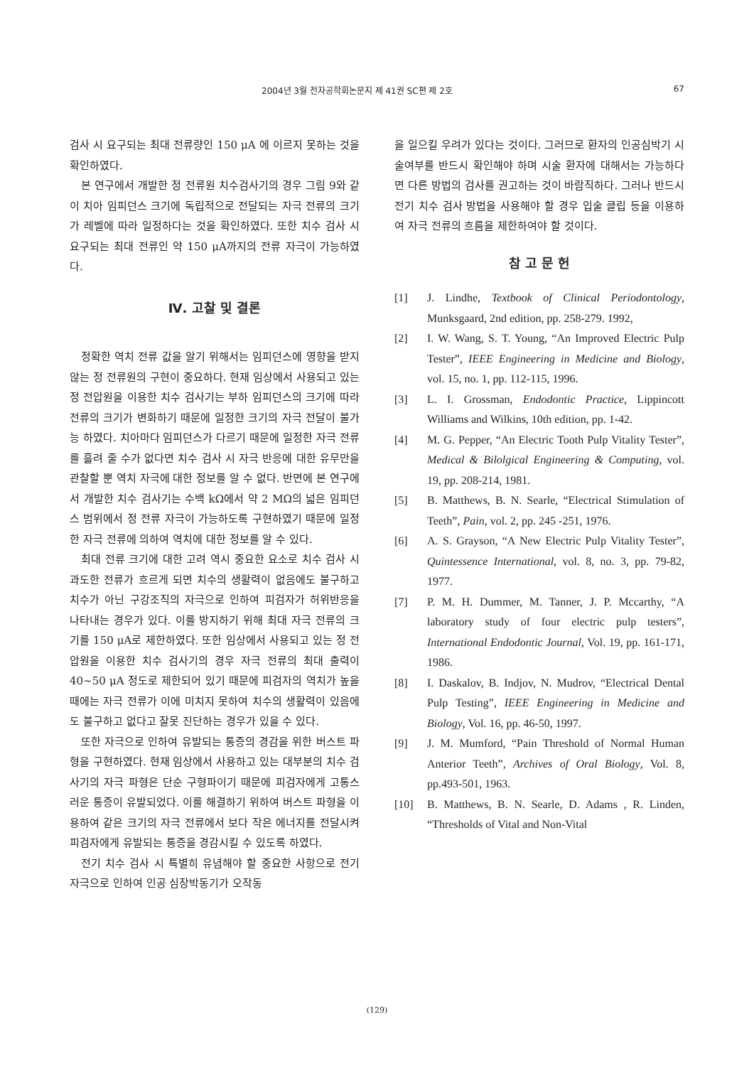2004년 3월 전자공학회논문지 제 41권 SC편 제 2호 67
검사 시 요구되는 최대 전류량인 150 μA 에 이르지 못하는 것을 확인하였다.
본 연구에서 개발한 정 전류원 치수검사기의 경우 그림 9와 같이 치아 임피던스 크기에 독립적으로 전달되는 자극 전류의 크기가 레벨에 따라 일정하다는 것을 확인하였다. 또한 치수 검사 시 요구되는 최대 전류인 약 150 μA까지의 전류 자극이 가능하였다.
Ⅳ. 고찰 및 결론
정확한 역치 전류 값을 알기 위해서는 임피던스에 영향을 받지 않는 정 전류원의 구현이 중요하다. 현재 임상에서 사용되고 있는 정 전압원을 이용한 치수 검사기는 부하 임피던스의 크기에 따라 전류의 크기가 변화하기 때문에 일정한 크기의 자극 전달이 불가능 하였다. 치아마다 임피던스가 다르기 때문에 일정한 자극 전류를 흘려 줄 수가 없다면 치수 검사 시 자극 반응에 대한 유무만을 관찰할 뿐 역치 자극에 대한 정보를 알 수 없다. 반면에 본 연구에서 개발한 치수 검사기는 수백 kΩ에서 약 2 MΩ의 넓은 임피던스 범위에서 정 전류 자극이 가능하도록 구현하였기 때문에 일정한 자극 전류에 의하여 역치에 대한 정보를 알 수 있다.
최대 전류 크기에 대한 고려 역시 중요한 요소로 치수 검사 시 과도한 전류가 흐르게 되면 치수의 생활력이 없음에도 불구하고 치수가 아닌 구강조직의 자극으로 인하여 피검자가 허위반응을 나타내는 경우가 있다. 이를 방지하기 위해 최대 자극 전류의 크기를 150 μA로 제한하였다. 또한 임상에서 사용되고 있는 정 전압원을 이용한 치수 검사기의 경우 자극 전류의 최대 출력이 40~50 μA 정도로 제한되어 있기 때문에 피검자의 역치가 높을 때에는 자극 전류가 이에 미치지 못하여 치수의 생활력이 있음에도 불구하고 없다고 잘못 진단하는 경우가 있을 수 있다.
또한 자극으로 인하여 유발되는 통증의 경감을 위한 버스트 파형을 구현하였다. 현재 임상에서 사용하고 있는 대부분의 치수 검사기의 자극 파형은 단순 구형파이기 때문에 피검자에게 고통스러운 통증이 유발되었다. 이를 해결하기 위하여 버스트 파형을 이용하여 같은 크기의 자극 전류에서 보다 작은 에너지를 전달시켜 피검자에게 유발되는 통증을 경감시킬 수 있도록 하였다.
전기 치수 검사 시 특별히 유념해야 할 중요한 사항으로 전기 자극으로 인하여 인공 심장박동기가 오작동
을 일으킬 우려가 있다는 것이다. 그러므로 환자의 인공심박기 시술여부를 반드시 확인해야 하며 시술 환자에 대해서는 가능하다면 다른 방법의 검사를 권고하는 것이 바람직하다. 그러나 반드시 전기 치수 검사 방법을 사용해야 할 경우 입술 클립 등을 이용하여 자극 전류의 흐름을 제한하여야 할 것이다.
참 고 문 헌
[1] J. Lindhe, Textbook of Clinical Periodontology, Munksgaard, 2nd edition, pp. 258-279. 1992,
[2] I. W. Wang, S. T. Young, “An Improved Electric Pulp Tester”, IEEE Engineering in Medicine and Biology, vol. 15, no. 1, pp. 112-115, 1996.
[3] L. I. Grossman, Endodontic Practice, Lippincott Williams and Wilkins, 10th edition, pp. 1-42.
[4] M. G. Pepper, “An Electric Tooth Pulp Vitality Tester”, Medical & Bilolgical Engineering & Computing, vol. 19, pp. 208-214, 1981.
[5] B. Matthews, B. N. Searle, “Electrical Stimulation of Teeth”, Pain, vol. 2, pp. 245 -251, 1976.
[6] A. S. Grayson, “A New Electric Pulp Vitality Tester”, Quintessence International, vol. 8, no. 3, pp. 79-82, 1977.
[7] P. M. H. Dummer, M. Tanner, J. P. Mccarthy, “A laboratory study of four electric pulp testers”, International Endodontic Journal, Vol. 19, pp. 161-171, 1986.
[8] I. Daskalov, B. Indjov, N. Mudrov, “Electrical Dental Pulp Testing”, IEEE Engineering in Medicine and Biology, Vol. 16, pp. 46-50, 1997.
[9] J. M. Mumford, “Pain Threshold of Normal Human Anterior Teeth”, Archives of Oral Biology, Vol. 8, pp.493-501, 1963.
[10] B. Matthews, B. N. Searle, D. Adams , R. Linden, “Thresholds of Vital and Non-Vital
(129)